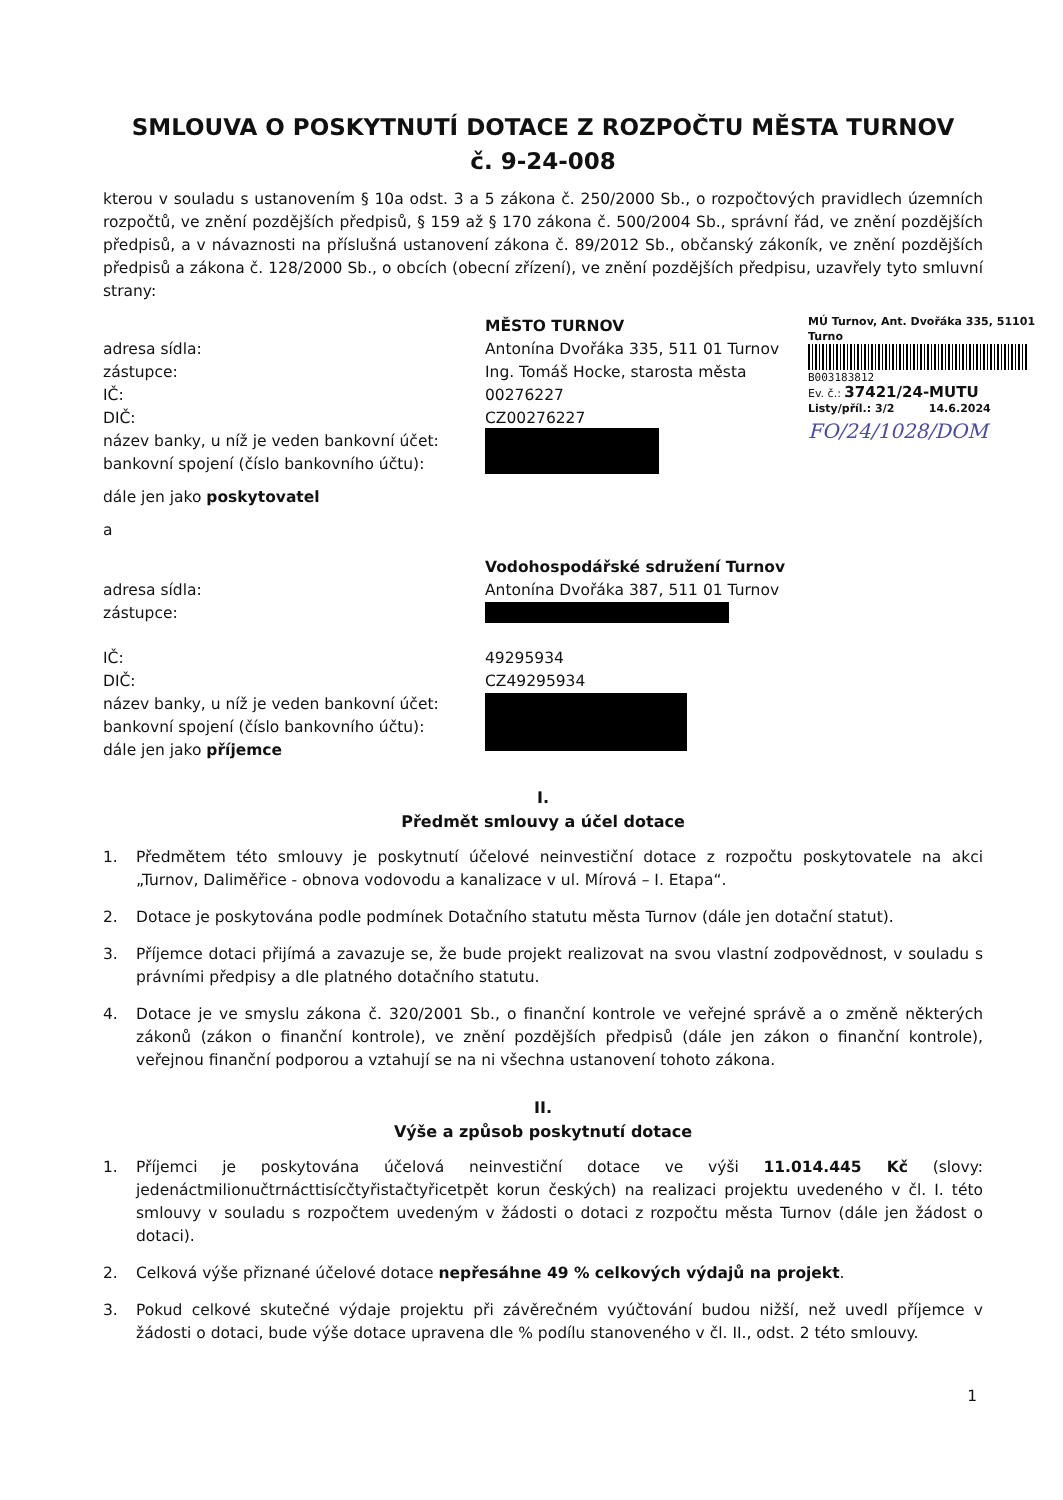SMLOUVA O POSKYTNUTÍ DOTACE Z ROZPOČTU MĚSTA TURNOV
č. 9-24-008
kterou v souladu s ustanovením § 10a odst. 3 a 5 zákona č. 250/2000 Sb., o rozpočtových pravidlech územních rozpočtů, ve znění pozdějších předpisů, § 159 až § 170 zákona č. 500/2004 Sb., správní řád, ve znění pozdějších předpisů, a v návaznosti na příslušná ustanovení zákona č. 89/2012 Sb., občanský zákoník, ve znění pozdějších předpisů a zákona č. 128/2000 Sb., o obcích (obecní zřízení), ve znění pozdějších předpisu, uzavřely tyto smluvní strany:
MĚSTO TURNOV
adresa sídla: Antonína Dvořáka 335, 511 01 Turnov
zástupce: Ing. Tomáš Hocke, starosta města
IČ: 00276227
DIČ: CZ00276227
název banky, u níž je veden bankovní účet:
bankovní spojení (číslo bankovního účtu):
dále jen jako poskytovatel
a
Vodohospodářské sdružení Turnov
adresa sídla: Antonína Dvořáka 387, 511 01 Turnov
zástupce:
IČ: 49295934
DIČ: CZ49295934
název banky, u níž je veden bankovní účet:
bankovní spojení (číslo bankovního účtu):
dále jen jako příjemce
I.
Předmět smlouvy a účel dotace
1. Předmětem této smlouvy je poskytnutí účelové neinvestiční dotace z rozpočtu poskytovatele na akci „Turnov, Daliměřice - obnova vodovodu a kanalizace v ul. Mírová – I. Etapa“.
2. Dotace je poskytována podle podmínek Dotačního statutu města Turnov (dále jen dotační statut).
3. Příjemce dotaci přijímá a zavazuje se, že bude projekt realizovat na svou vlastní zodpovědnost, v souladu s právními předpisy a dle platného dotačního statutu.
4. Dotace je ve smyslu zákona č. 320/2001 Sb., o finanční kontrole ve veřejné správě a o změně některých zákonů (zákon o finanční kontrole), ve znění pozdějších předpisů (dále jen zákon o finanční kontrole), veřejnou finanční podporou a vztahují se na ni všechna ustanovení tohoto zákona.
II.
Výše a způsob poskytnutí dotace
1. Příjemci je poskytována účelová neinvestiční dotace ve výši 11.014.445 Kč (slovy: jedenáctmilionučtrnácttisícčtyřistačtyřicetpět korun českých) na realizaci projektu uvedeného v čl. I. této smlouvy v souladu s rozpočtem uvedeným v žádosti o dotaci z rozpočtu města Turnov (dále jen žádost o dotaci).
2. Celková výše přiznané účelové dotace nepřesáhne 49 % celkových výdajů na projekt.
3. Pokud celkové skutečné výdaje projektu při závěrečném vyúčtování budou nižší, než uvedl příjemce v žádosti o dotaci, bude výše dotace upravena dle % podílu stanoveného v čl. II., odst. 2 této smlouvy.
MÚ Turnov, Ant. Dvořáka 335, 51101 Turno
B003183812
Ev. č.: 37421/24-MUTU
Listy/příl.: 3/2 14.6.2024
FO/24/1028/DOM
1